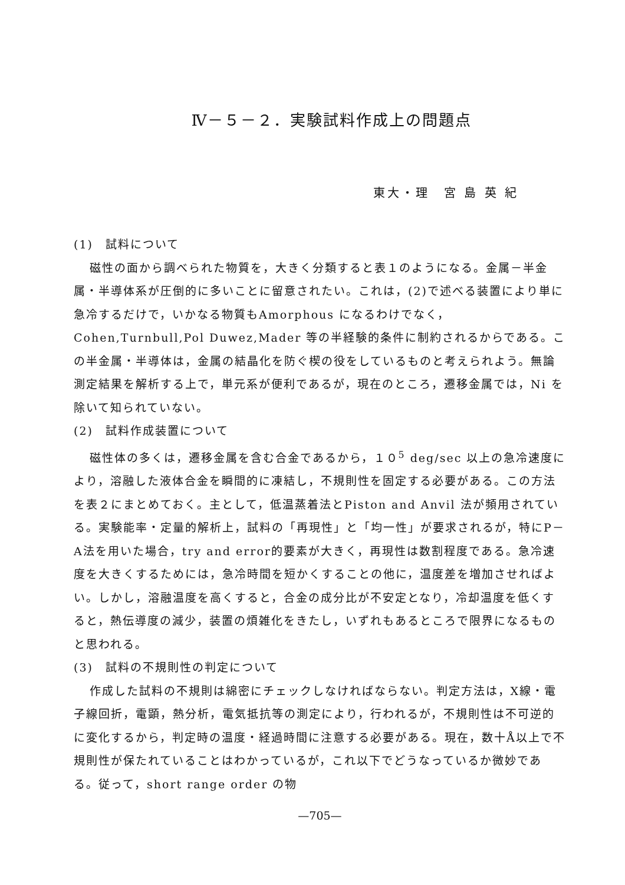Ⅳ－５－２．実験試料作成上の問題点
東大・理　宮 島 英 紀
(1)　試料について
磁性の面から調べられた物質を，大きく分類すると表１のようになる。金属－半金属・半導体系が圧倒的に多いことに留意されたい。これは，(2)で述べる装置により単に急冷するだけで，いかなる物質もAmorphous になるわけでなく，Cohen,Turnbull,Pol Duwez,Mader 等の半経験的条件に制約されるからである。この半金属・半導体は，金属の結晶化を防ぐ楔の役をしているものと考えられよう。無論測定結果を解析する上で，単元系が便利であるが，現在のところ，遷移金属では，Ni を除いて知られていない。
(2)　試料作成装置について
磁性体の多くは，遷移金属を含む合金であるから，１０<sup>5</sup> deg/sec 以上の急冷速度により，溶融した液体合金を瞬間的に凍結し，不規則性を固定する必要がある。この方法を表２にまとめておく。主として，低温蒸着法とPiston and Anvil 法が頻用されている。実験能率・定量的解析上，試料の「再現性」と「均一性」が要求されるが，特にP－A法を用いた場合，try and error的要素が大きく，再現性は数割程度である。急冷速度を大きくするためには，急冷時間を短かくすることの他に，温度差を増加させればよい。しかし，溶融温度を高くすると，合金の成分比が不安定となり，冷却温度を低くすると，熱伝導度の減少，装置の煩雑化をきたし，いずれもあるところで限界になるものと思われる。
(3)　試料の不規則性の判定について
作成した試料の不規則は綿密にチェックしなければならない。判定方法は，X線・電子線回折，電顕，熱分析，電気抵抗等の測定により，行われるが，不規則性は不可逆的に変化するから，判定時の温度・経過時間に注意する必要がある。現在，数十Å以上で不規則性が保たれていることはわかっているが，これ以下でどうなっているか微妙である。従って，short range order の物
—705—